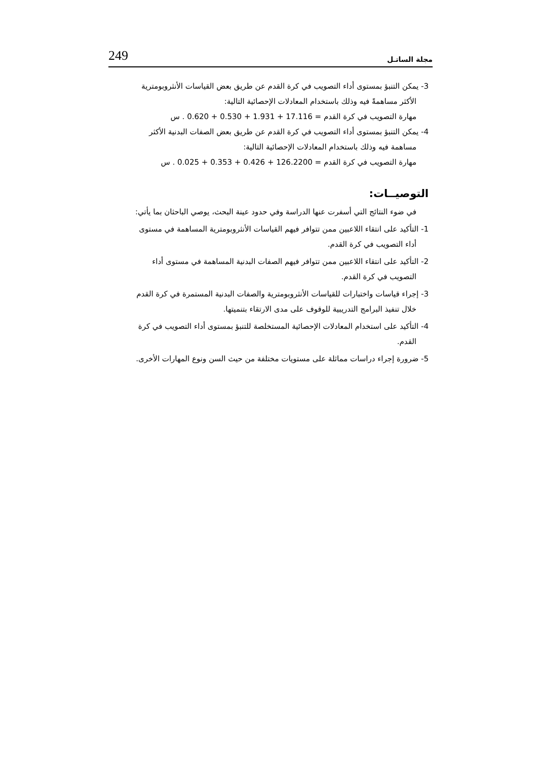249 مجلة الساتـل
3- يمكن التنبؤ بمستوى أداء التصويب في كرة القدم عن طريق بعض القياسات الأنثروبومترية
الأكثر مساهمةً فيه وذلك باستخدام المعادلات الإحصائية التالية:
مهارة التصويب في كرة القدم = 17.116 + 1.931 + 0.530 + 0.620 . س
4- يمكن التنبؤ بمستوى أداء التصويب في كرة القدم عن طريق بعض الصفات البدنية الأكثر
مساهمة فيه وذلك باستخدام المعادلات الإحصائية التالية:
مهارة التصويب في كرة القدم = 126.2200 + 0.426 + 0.353 + 0.025 . س
التوصيــات:
في ضوء النتائج التي أسفرت عنها الدراسة وفي حدود عينة البحث، يوصي الباحثان بما يأتي:
1- التأكيد على انتقاء اللاعبين ممن تتوافر فيهم القياسات الأنثروبومترية المساهمة في مستوى
أداء التصويب في كرة القدم.
2- التأكيد على انتقاء اللاعبين ممن تتوافر فيهم الصفات البدنية المساهمة في مستوى أداء
التصويب في كرة القدم.
3- إجراء قياسات واختبارات للقياسات الأنثروبومترية والصفات البدنية المستمرة في كرة القدم
خلال تنفيذ البرامج التدريبية للوقوف على مدى الارتقاء بتنميتها.
4- التأكيد على استخدام المعادلات الإحصائية المستخلصة للتنبؤ بمستوى أداء التصويب في كرة
القدم.
5- ضرورة إجراء دراسات مماثلة على مستويات مختلفة من حيث السن ونوع المهارات الأخرى.